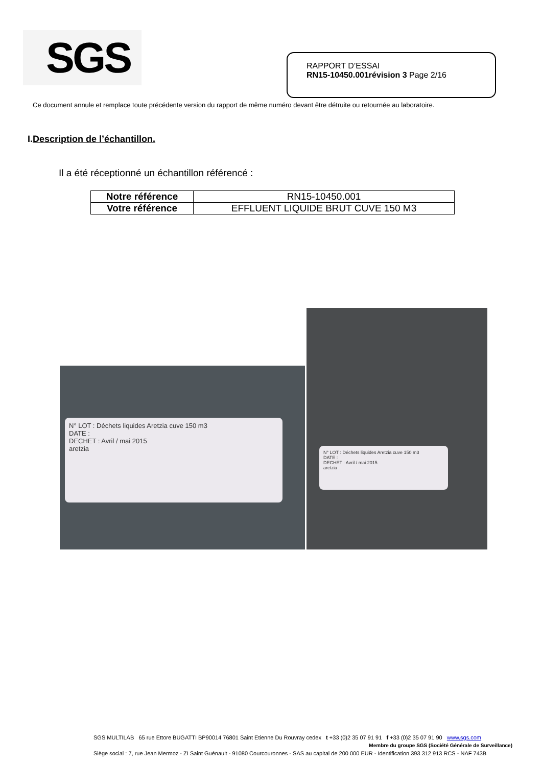SGS
RAPPORT D’ESSAI
RN15-10450.001révision 3 Page 2/16
Ce document annule et remplace toute précédente version du rapport de même numéro devant être détruite ou retournée au laboratoire.
I.Description de l’échantillon.
Il a été réceptionné un échantillon référencé :
| Notre référence | RN15-10450.001 |
| Votre référence | EFFLUENT LIQUIDE BRUT CUVE 150 M3 |
N° LOT : Déchets liquides Aretzia cuve 150 m3
DATE :
DECHET : Avril / mai 2015
aretzia
N° LOT : Déchets liquides Aretzia cuve 150 m3
DATE :
DECHET : Avril / mai 2015
aretzia
SGS MULTILAB 65 rue Ettore BUGATTI BP90014 76801 Saint Etienne Du Rouvray cedex t +33 (0)2 35 07 91 91 f +33 (0)2 35 07 91 90 www.sgs.com
Membre du groupe SGS (Société Générale de Surveillance)
Siège social : 7, rue Jean Mermoz - ZI Saint Guénault - 91080 Courcouronnes - SAS au capital de 200 000 EUR - Identification 393 312 913 RCS - NAF 743B